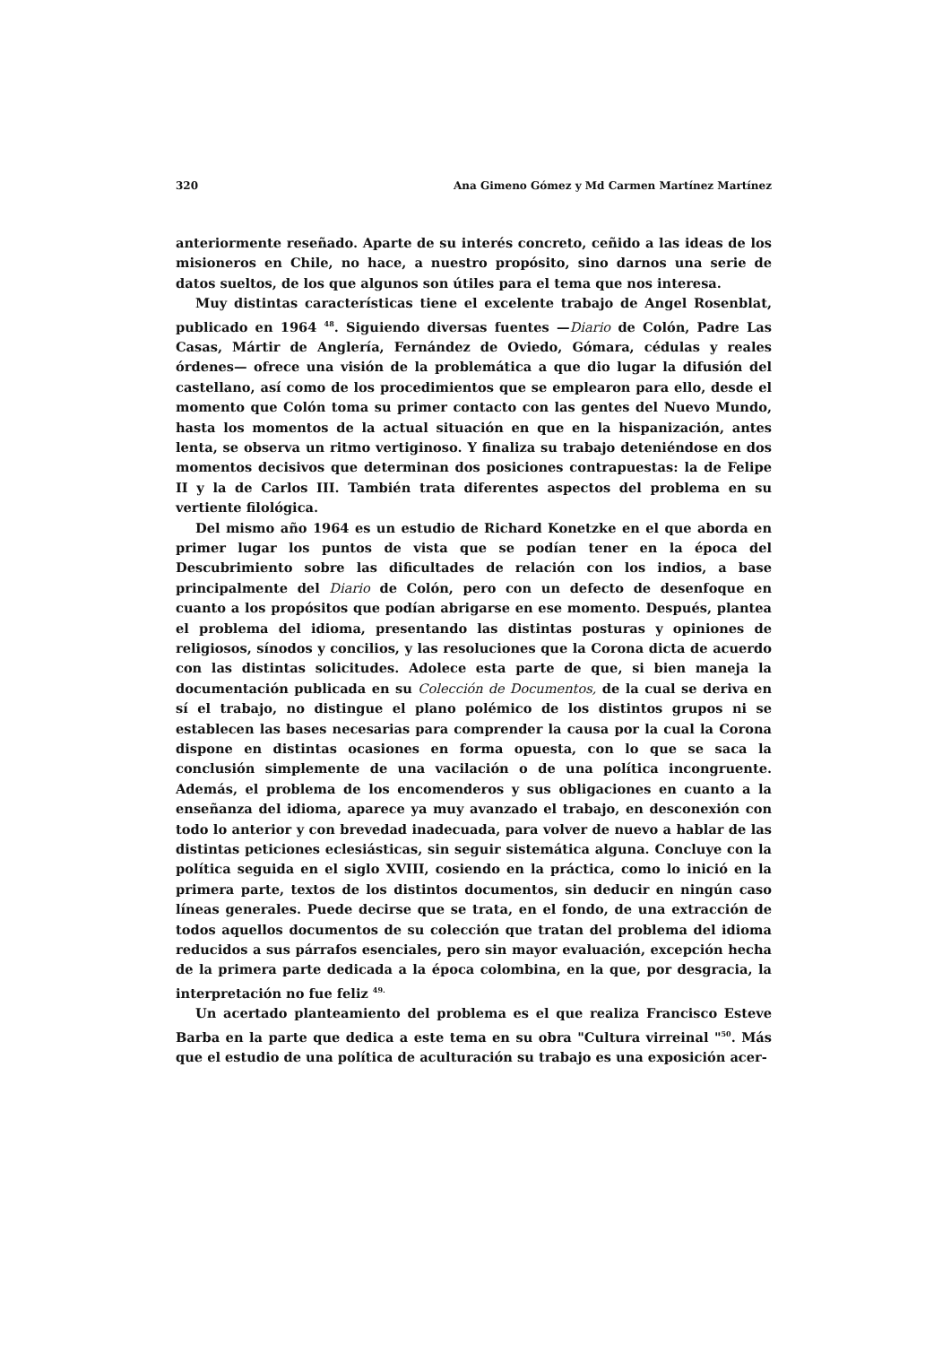320 Ana Gimeno Gómez y Md Carmen Martínez Martínez
anteriormente reseñado. Aparte de su interés concreto, ceñido a las ideas de los misioneros en Chile, no hace, a nuestro propósito, sino darnos una serie de datos sueltos, de los que algunos son útiles para el tema que nos interesa.
Muy distintas características tiene el excelente trabajo de Angel Rosenblat, publicado en 1964 <sup>48</sup>. Siguiendo diversas fuentes —Diario de Colón, Padre Las Casas, Mártir de Anglería, Fernández de Oviedo, Gómara, cédulas y reales órdenes— ofrece una visión de la problemática a que dio lugar la difusión del castellano, así como de los procedimientos que se emplearon para ello, desde el momento que Colón toma su primer contacto con las gentes del Nuevo Mundo, hasta los momentos de la actual situación en que en la hispanización, antes lenta, se observa un ritmo vertiginoso. Y finaliza su trabajo deteniéndose en dos momentos decisivos que determinan dos posiciones contrapuestas: la de Felipe II y la de Carlos III. También trata diferentes aspectos del problema en su vertiente filológica.
Del mismo año 1964 es un estudio de Richard Konetzke en el que aborda en primer lugar los puntos de vista que se podían tener en la época del Descubrimiento sobre las dificultades de relación con los indios, a base principalmente del Diario de Colón, pero con un defecto de desenfoque en cuanto a los propósitos que podían abrigarse en ese momento. Después, plantea el problema del idioma, presentando las distintas posturas y opiniones de religiosos, sínodos y concilios, y las resoluciones que la Corona dicta de acuerdo con las distintas solicitudes. Adolece esta parte de que, si bien maneja la documentación publicada en su Colección de Documentos, de la cual se deriva en sí el trabajo, no distingue el plano polémico de los distintos grupos ni se establecen las bases necesarias para comprender la causa por la cual la Corona dispone en distintas ocasiones en forma opuesta, con lo que se saca la conclusión simplemente de una vacilación o de una política incongruente. Además, el problema de los encomenderos y sus obligaciones en cuanto a la enseñanza del idioma, aparece ya muy avanzado el trabajo, en desconexión con todo lo anterior y con brevedad inadecuada, para volver de nuevo a hablar de las distintas peticiones eclesiásticas, sin seguir sistemática alguna. Concluye con la política seguida en el siglo XVIII, cosiendo en la práctica, como lo inició en la primera parte, textos de los distintos documentos, sin deducir en ningún caso líneas generales. Puede decirse que se trata, en el fondo, de una extracción de todos aquellos documentos de su colección que tratan del problema del idioma reducidos a sus párrafos esenciales, pero sin mayor evaluación, excepción hecha de la primera parte dedicada a la época colombina, en la que, por desgracia, la interpretación no fue feliz <sup>49.</sup>
Un acertado planteamiento del problema es el que realiza Francisco Esteve Barba en la parte que dedica a este tema en su obra "Cultura virreinal "<sup>50</sup>. Más que el estudio de una política de aculturación su trabajo es una exposición acer-